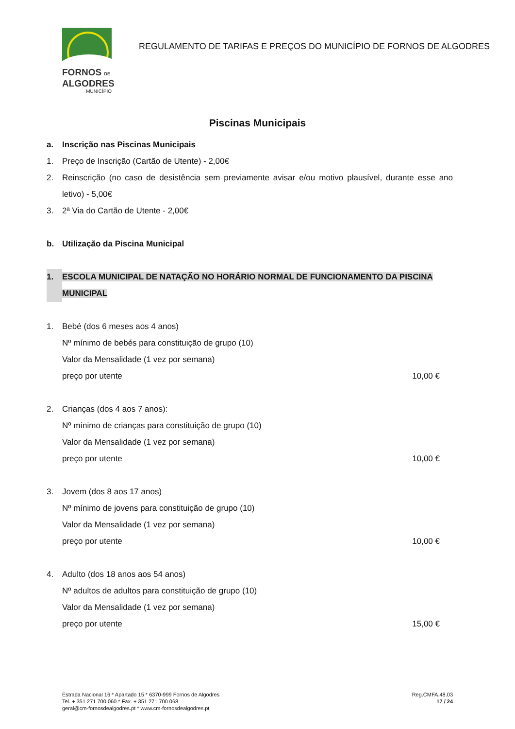FORNOS DE
ALGODRES
MUNICÍPIO
REGULAMENTO DE TARIFAS E PREÇOS DO MUNICÍPIO DE FORNOS DE ALGODRES
Piscinas Municipais
a. Inscrição nas Piscinas Municipais
1. Preço de Inscrição (Cartão de Utente) - 2,00€
2. Reinscrição (no caso de desistência sem previamente avisar e/ou motivo plausível, durante esse ano letivo) - 5,00€
3. 2ª Via do Cartão de Utente - 2,00€
b. Utilização da Piscina Municipal
1. ESCOLA MUNICIPAL DE NATAÇÃO NO HORÁRIO NORMAL DE FUNCIONAMENTO DA PISCINA MUNICIPAL
1. Bebé (dos 6 meses aos 4 anos)
Nº mínimo de bebés para constituição de grupo (10)
Valor da Mensalidade (1 vez por semana)
preço por utente 10,00 €
2. Crianças (dos 4 aos 7 anos):
Nº mínimo de crianças para constituição de grupo (10)
Valor da Mensalidade (1 vez por semana)
preço por utente 10,00 €
3. Jovem (dos 8 aos 17 anos)
Nº mínimo de jovens para constituição de grupo (10)
Valor da Mensalidade (1 vez por semana)
preço por utente 10,00 €
4. Adulto (dos 18 anos aos 54 anos)
Nº adultos de adultos para constituição de grupo (10)
Valor da Mensalidade (1 vez por semana)
preço por utente 15,00 €
Estrada Nacional 16 * Apartado 15 * 6370-999 Fornos de Algodres
Tel. + 351 271 700 060 * Fax. + 351 271 700 068
geral@cm-fornosdealgodres.pt * www.cm-fornosdealgodres.pt
Reg.CMFA.48.03
17 / 24